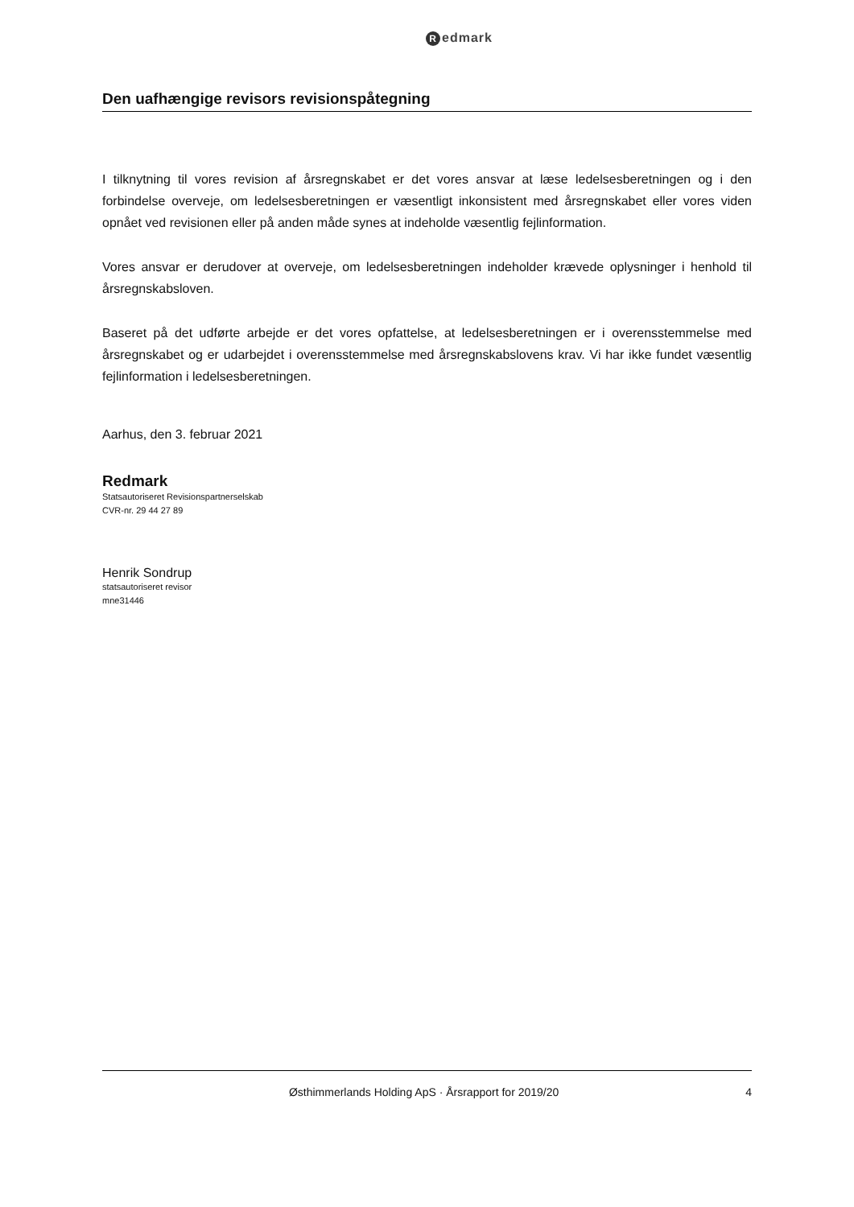Redmark
Den uafhængige revisors revisionspåtegning
I tilknytning til vores revision af årsregnskabet er det vores ansvar at læse ledelsesberetningen og i den forbindelse overveje, om ledelsesberetningen er væsentligt inkonsistent med årsregnskabet eller vores viden opnået ved revisionen eller på anden måde synes at indeholde væsentlig fejlinformation.
Vores ansvar er derudover at overveje, om ledelsesberetningen indeholder krævede oplysninger i henhold til årsregnskabsloven.
Baseret på det udførte arbejde er det vores opfattelse, at ledelsesberetningen er i overensstemmelse med årsregnskabet og er udarbejdet i overensstemmelse med årsregnskabslovens krav. Vi har ikke fundet væsentlig fejlinformation i ledelsesberetningen.
Aarhus, den 3. februar 2021
Redmark
Statsautoriseret Revisionspartnerselskab
CVR-nr. 29 44 27 89
Henrik Sondrup
statsautoriseret revisor
mne31446
Østhimmerlands Holding ApS · Årsrapport for 2019/20
4